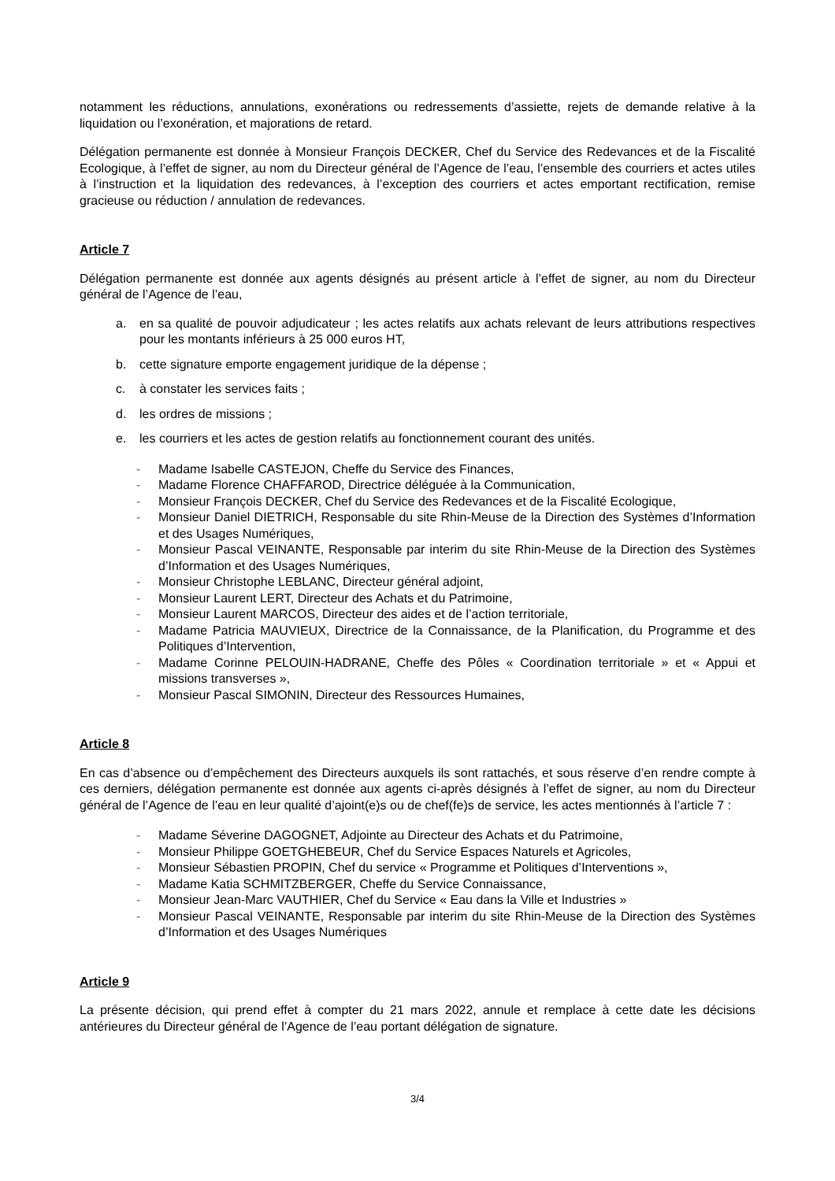notamment les réductions, annulations, exonérations ou redressements d’assiette, rejets de demande relative à la liquidation ou l’exonération, et majorations de retard.
Délégation permanente est donnée à Monsieur François DECKER, Chef du Service des Redevances et de la Fiscalité Ecologique, à l’effet de signer, au nom du Directeur général de l’Agence de l’eau, l’ensemble des courriers et actes utiles à l’instruction et la liquidation des redevances, à l’exception des courriers et actes emportant rectification, remise gracieuse ou réduction / annulation de redevances.
Article 7
Délégation permanente est donnée aux agents désignés au présent article à l’effet de signer, au nom du Directeur général de l’Agence de l’eau,
a. en sa qualité de pouvoir adjudicateur ; les actes relatifs aux achats relevant de leurs attributions respectives pour les montants inférieurs à 25 000 euros HT,
b. cette signature emporte engagement juridique de la dépense ;
c. à constater les services faits ;
d. les ordres de missions ;
e. les courriers et les actes de gestion relatifs au fonctionnement courant des unités.
- Madame Isabelle CASTEJON, Cheffe du Service des Finances,
- Madame Florence CHAFFAROD, Directrice déléguée à la Communication,
- Monsieur François DECKER, Chef du Service des Redevances et de la Fiscalité Ecologique,
- Monsieur Daniel DIETRICH, Responsable du site Rhin-Meuse de la Direction des Systèmes d’Information et des Usages Numériques,
- Monsieur Pascal VEINANTE, Responsable par interim du site Rhin-Meuse de la Direction des Systèmes d’Information et des Usages Numériques,
- Monsieur Christophe LEBLANC, Directeur général adjoint,
- Monsieur Laurent LERT, Directeur des Achats et du Patrimoine,
- Monsieur Laurent MARCOS, Directeur des aides et de l’action territoriale,
- Madame Patricia MAUVIEUX, Directrice de la Connaissance, de la Planification, du Programme et des Politiques d’Intervention,
- Madame Corinne PELOUIN-HADRANE, Cheffe des Pôles « Coordination territoriale » et « Appui et missions transverses »,
- Monsieur Pascal SIMONIN, Directeur des Ressources Humaines,
Article 8
En cas d’absence ou d’empêchement des Directeurs auxquels ils sont rattachés, et sous réserve d’en rendre compte à ces derniers, délégation permanente est donnée aux agents ci-après désignés à l’effet de signer, au nom du Directeur général de l’Agence de l’eau en leur qualité d’ajoint(e)s ou de chef(fe)s de service, les actes mentionnés à l’article 7 :
- Madame Séverine DAGOGNET, Adjointe au Directeur des Achats et du Patrimoine,
- Monsieur Philippe GOETGHEBEUR, Chef du Service Espaces Naturels et Agricoles,
- Monsieur Sébastien PROPIN, Chef du service « Programme et Politiques d’Interventions »,
- Madame Katia SCHMITZBERGER, Cheffe du Service Connaissance,
- Monsieur Jean-Marc VAUTHIER, Chef du Service « Eau dans la Ville et Industries »
- Monsieur Pascal VEINANTE, Responsable par interim du site Rhin-Meuse de la Direction des Systèmes d’Information et des Usages Numériques
Article 9
La présente décision, qui prend effet à compter du 21 mars 2022, annule et remplace à cette date les décisions antérieures du Directeur général de l’Agence de l’eau portant délégation de signature.
3/4